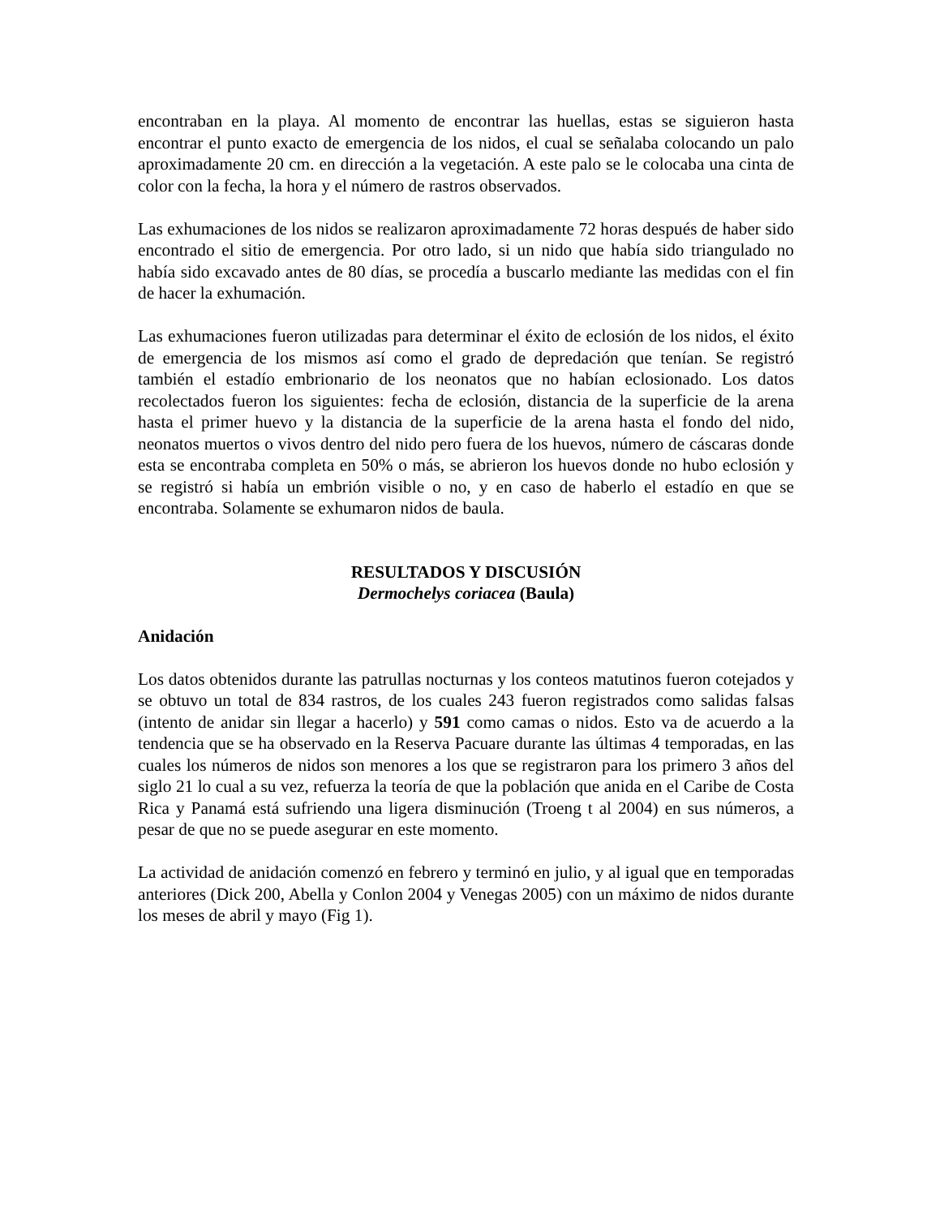encontraban en la playa. Al momento de encontrar las huellas, estas se siguieron hasta encontrar el punto exacto de emergencia de los nidos, el cual se señalaba colocando un palo aproximadamente 20 cm. en dirección a la vegetación. A este palo se le colocaba una cinta de color con la fecha, la hora y el número de rastros observados.
Las exhumaciones de los nidos se realizaron aproximadamente 72 horas después de haber sido encontrado el sitio de emergencia. Por otro lado, si un nido que había sido triangulado no había sido excavado antes de 80 días, se procedía a buscarlo mediante las medidas con el fin de hacer la exhumación.
Las exhumaciones fueron utilizadas para determinar el éxito de eclosión de los nidos, el éxito de emergencia de los mismos así como el grado de depredación que tenían. Se registró también el estadío embrionario de los neonatos que no habían eclosionado. Los datos recolectados fueron los siguientes: fecha de eclosión, distancia de la superficie de la arena hasta el primer huevo y la distancia de la superficie de la arena hasta el fondo del nido, neonatos muertos o vivos dentro del nido pero fuera de los huevos, número de cáscaras donde esta se encontraba completa en 50% o más, se abrieron los huevos donde no hubo eclosión y se registró si había un embrión visible o no, y en caso de haberlo el estadío en que se encontraba. Solamente se exhumaron nidos de baula.
RESULTADOS Y DISCUSIÓN
Dermochelys coriacea (Baula)
Anidación
Los datos obtenidos durante las patrullas nocturnas y los conteos matutinos fueron cotejados y se obtuvo un total de 834 rastros, de los cuales 243 fueron registrados como salidas falsas (intento de anidar sin llegar a hacerlo) y 591 como camas o nidos. Esto va de acuerdo a la tendencia que se ha observado en la Reserva Pacuare durante las últimas 4 temporadas, en las cuales los números de nidos son menores a los que se registraron para los primero 3 años del siglo 21 lo cual a su vez, refuerza la teoría de que la población que anida en el Caribe de Costa Rica y Panamá está sufriendo una ligera disminución (Troeng t al 2004) en sus números, a pesar de que no se puede asegurar en este momento.
La actividad de anidación comenzó en febrero y terminó en julio, y al igual que en temporadas anteriores (Dick 200, Abella y Conlon 2004 y Venegas 2005) con un máximo de nidos durante los meses de abril y mayo (Fig 1).